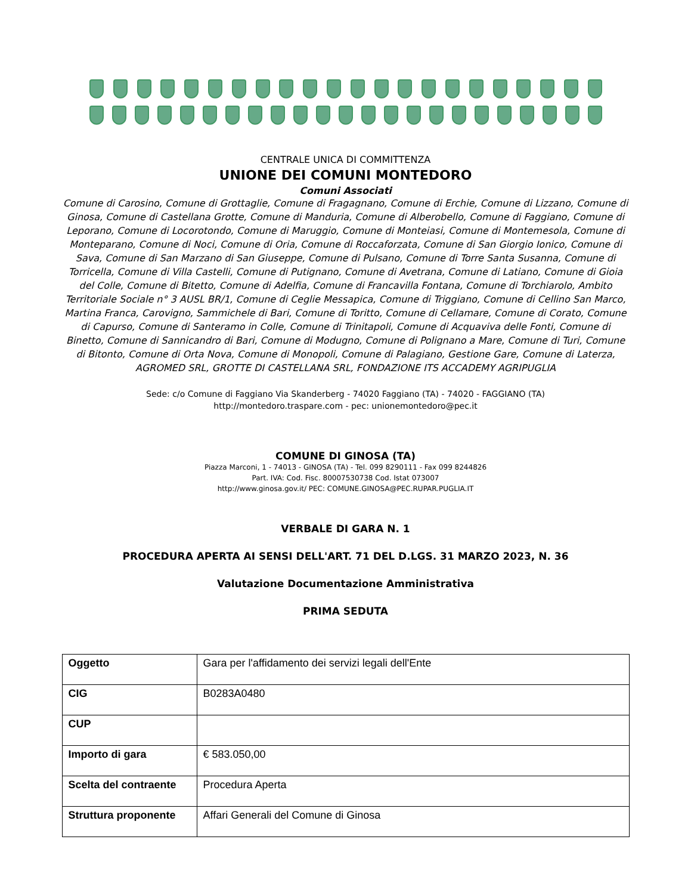CENTRALE UNICA DI COMMITTENZA
UNIONE DEI COMUNI MONTEDORO
Comuni Associati
Comune di Carosino, Comune di Grottaglie, Comune di Fragagnano, Comune di Erchie, Comune di Lizzano, Comune di Ginosa, Comune di Castellana Grotte, Comune di Manduria, Comune di Alberobello, Comune di Faggiano, Comune di Leporano, Comune di Locorotondo, Comune di Maruggio, Comune di Monteiasi, Comune di Montemesola, Comune di Monteparano, Comune di Noci, Comune di Oria, Comune di Roccaforzata, Comune di San Giorgio Ionico, Comune di Sava, Comune di San Marzano di San Giuseppe, Comune di Pulsano, Comune di Torre Santa Susanna, Comune di Torricella, Comune di Villa Castelli, Comune di Putignano, Comune di Avetrana, Comune di Latiano, Comune di Gioia del Colle, Comune di Bitetto, Comune di Adelfia, Comune di Francavilla Fontana, Comune di Torchiarolo, Ambito Territoriale Sociale n° 3 AUSL BR/1, Comune di Ceglie Messapica, Comune di Triggiano, Comune di Cellino San Marco, Martina Franca, Carovigno, Sammichele di Bari, Comune di Toritto, Comune di Cellamare, Comune di Corato, Comune di Capurso, Comune di Santeramo in Colle, Comune di Trinitapoli, Comune di Acquaviva delle Fonti, Comune di Binetto, Comune di Sannicandro di Bari, Comune di Modugno, Comune di Polignano a Mare, Comune di Turi, Comune di Bitonto, Comune di Orta Nova, Comune di Monopoli, Comune di Palagiano, Gestione Gare, Comune di Laterza, AGROMED SRL, GROTTE DI CASTELLANA SRL, FONDAZIONE ITS ACCADEMY AGRIPUGLIA
Sede: c/o Comune di Faggiano Via Skanderberg - 74020 Faggiano (TA) - 74020 - FAGGIANO (TA)
http://montedoro.traspare.com - pec: unionemontedoro@pec.it
COMUNE DI GINOSA (TA)
Piazza Marconi, 1 - 74013 - GINOSA (TA) - Tel. 099 8290111 - Fax 099 8244826
Part. IVA: Cod. Fisc. 80007530738 Cod. Istat 073007
http://www.ginosa.gov.it/ PEC: COMUNE.GINOSA@PEC.RUPAR.PUGLIA.IT
VERBALE DI GARA N. 1
PROCEDURA APERTA AI SENSI DELL'ART. 71 DEL D.LGS. 31 MARZO 2023, N. 36
Valutazione Documentazione Amministrativa
PRIMA SEDUTA
| Oggetto | Gara per l'affidamento dei servizi legali dell'Ente |
| CIG | B0283A0480 |
| CUP | |
| Importo di gara | € 583.050,00 |
| Scelta del contraente | Procedura Aperta |
| Struttura proponente | Affari Generali del Comune di Ginosa |